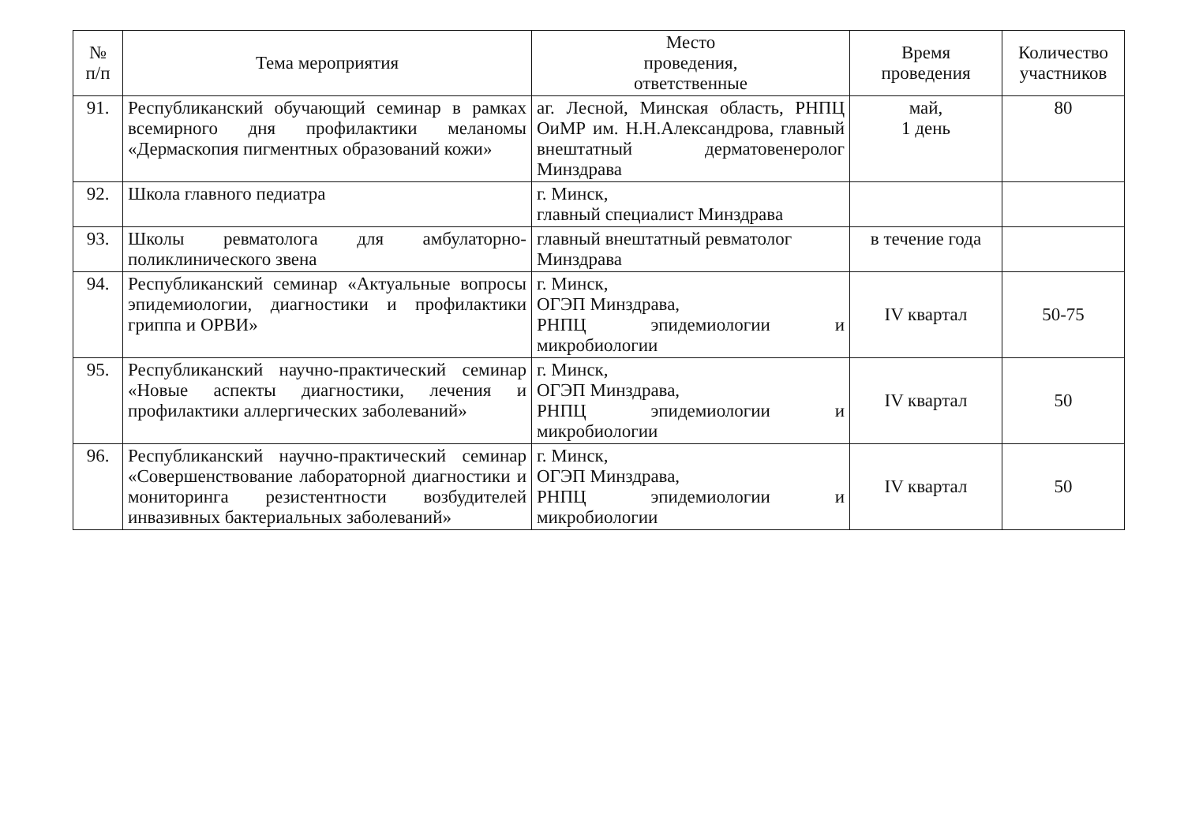| № п/п | Тема мероприятия | Место проведения, ответственные | Время проведения | Количество участников |
| --- | --- | --- | --- | --- |
| 91. | Республиканский обучающий семинар в рамках всемирного дня профилактики меланомы «Дермаскопия пигментных образований кожи» | аг. Лесной, Минская область, РНПЦ ОиМР им. Н.Н.Александрова, главный внештатный дерматовенеролог Минздрава | май, 1 день | 80 |
| 92. | Школа главного педиатра | г. Минск, главный специалист Минздрава | | |
| 93. | Школы ревматолога для амбулаторно-поликлинического звена | главный внештатный ревматолог Минздрава | в течение года | |
| 94. | Республиканский семинар «Актуальные вопросы эпидемиологии, диагностики и профилактики гриппа и ОРВИ» | г. Минск, ОГЭП Минздрава, РНПЦ эпидемиологии и микробиологии | IV квартал | 50-75 |
| 95. | Республиканский научно-практический семинар «Новые аспекты диагностики, лечения и профилактики аллергических заболеваний» | г. Минск, ОГЭП Минздрава, РНПЦ эпидемиологии и микробиологии | IV квартал | 50 |
| 96. | Республиканский научно-практический семинар «Совершенствование лабораторной диагностики и мониторинга резистентности возбудителей инвазивных бактериальных заболеваний» | г. Минск, ОГЭП Минздрава, РНПЦ эпидемиологии и микробиологии | IV квартал | 50 |